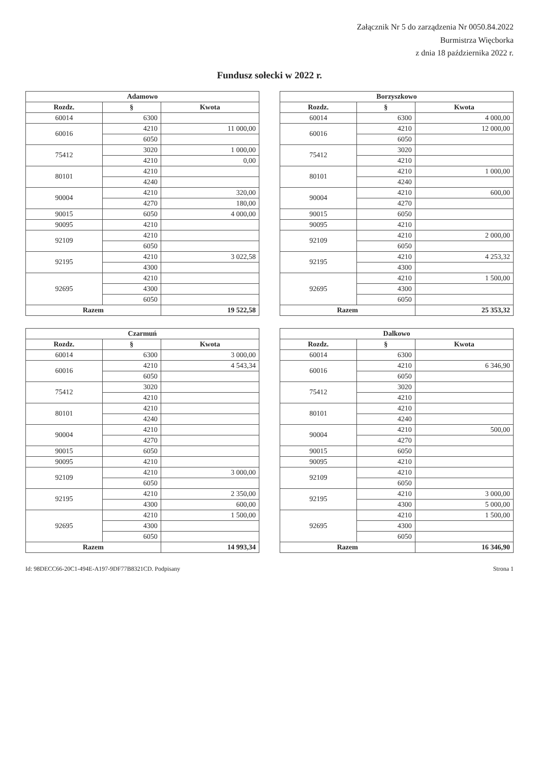Załącznik Nr 5 do zarządzenia Nr 0050.84.2022
Burmistrza Więcborka
z dnia 18 października 2022 r.
Fundusz sołecki w 2022 r.
| Adamowo | | |
| --- | --- | --- |
| Rozdz. | § | Kwota |
| 60014 | 6300 | |
| 60016 | 4210 | 11 000,00 |
| | 6050 | |
| 75412 | 3020 | 1 000,00 |
| | 4210 | 0,00 |
| 80101 | 4210 | |
| | 4240 | |
| 90004 | 4210 | 320,00 |
| | 4270 | 180,00 |
| 90015 | 6050 | 4 000,00 |
| 90095 | 4210 | |
| 92109 | 4210 | |
| | 6050 | |
| 92195 | 4210 | 3 022,58 |
| | 4300 | |
| 92695 | 4210 | |
| | 4300 | |
| | 6050 | |
| Razem | | 19 522,58 |
| Borzyszkowo | | |
| --- | --- | --- |
| Rozdz. | § | Kwota |
| 60014 | 6300 | 4 000,00 |
| 60016 | 4210 | 12 000,00 |
| | 6050 | |
| 75412 | 3020 | |
| | 4210 | |
| 80101 | 4210 | 1 000,00 |
| | 4240 | |
| 90004 | 4210 | 600,00 |
| | 4270 | |
| 90015 | 6050 | |
| 90095 | 4210 | |
| 92109 | 4210 | 2 000,00 |
| | 6050 | |
| 92195 | 4210 | 4 253,32 |
| | 4300 | |
| 92695 | 4210 | 1 500,00 |
| | 4300 | |
| | 6050 | |
| Razem | | 25 353,32 |
| Czarmuń | | |
| --- | --- | --- |
| Rozdz. | § | Kwota |
| 60014 | 6300 | 3 000,00 |
| 60016 | 4210 | 4 543,34 |
| | 6050 | |
| 75412 | 3020 | |
| | 4210 | |
| 80101 | 4210 | |
| | 4240 | |
| 90004 | 4210 | |
| | 4270 | |
| 90015 | 6050 | |
| 90095 | 4210 | |
| 92109 | 4210 | 3 000,00 |
| | 6050 | |
| 92195 | 4210 | 2 350,00 |
| | 4300 | 600,00 |
| 92695 | 4210 | 1 500,00 |
| | 4300 | |
| | 6050 | |
| Razem | | 14 993,34 |
| Dalkowo | | |
| --- | --- | --- |
| Rozdz. | § | Kwota |
| 60014 | 6300 | |
| 60016 | 4210 | 6 346,90 |
| | 6050 | |
| 75412 | 3020 | |
| | 4210 | |
| 80101 | 4210 | |
| | 4240 | |
| 90004 | 4210 | 500,00 |
| | 4270 | |
| 90015 | 6050 | |
| 90095 | 4210 | |
| 92109 | 4210 | |
| | 6050 | |
| 92195 | 4210 | 3 000,00 |
| | 4300 | 5 000,00 |
| 92695 | 4210 | 1 500,00 |
| | 4300 | |
| | 6050 | |
| Razem | | 16 346,90 |
Id: 98DECC66-20C1-494E-A197-9DF77B8321CD. Podpisany Strona 1